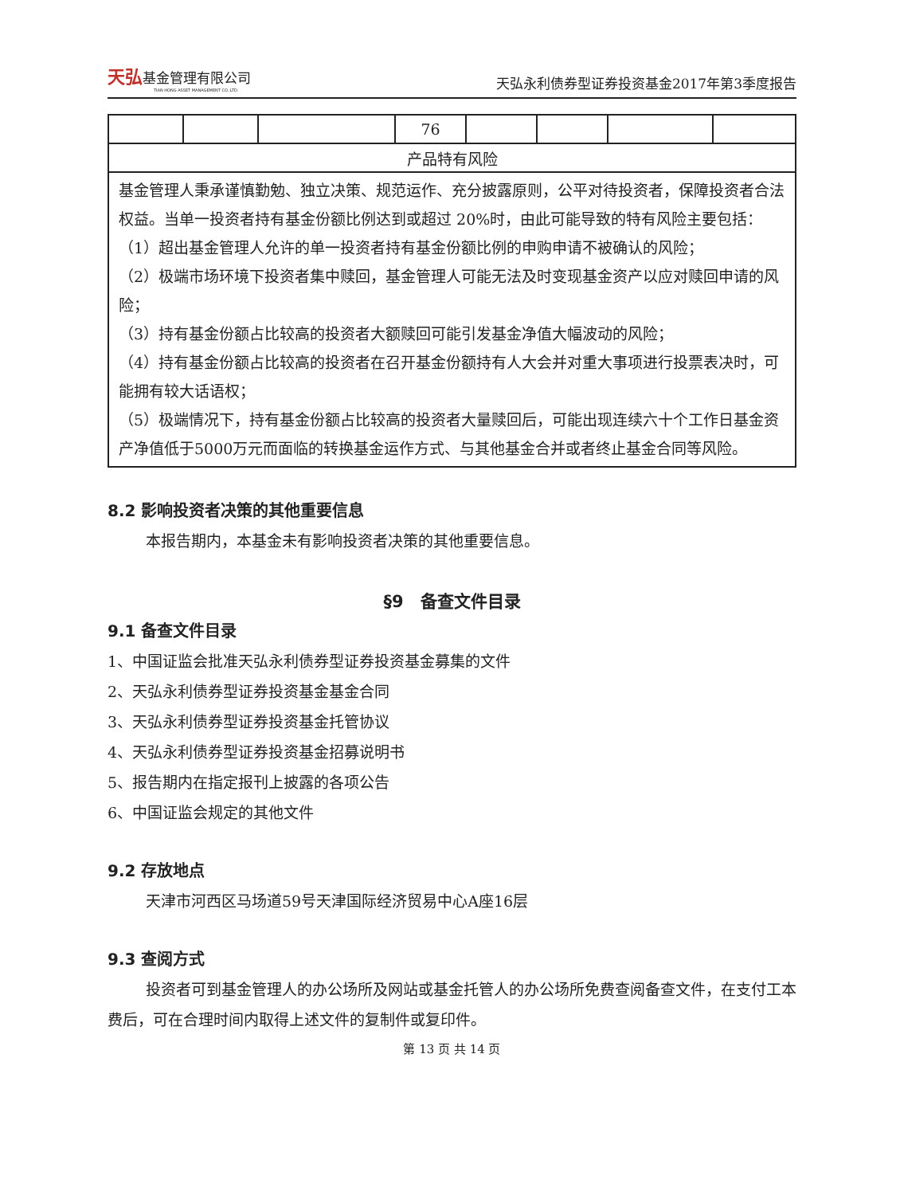天弘基金管理有限公司
TIAN HONG ASSET MANAGEMENT CO.,LTD.
天弘永利债券型证券投资基金2017年第3季度报告
| | | | 76 | | | | |
| 产品特有风险 | | | | | | | |
| 基金管理人秉承谨慎勤勉、独立决策、规范运作、充分披露原则，公平对待投资者，保障投资者合法权益。当单一投资者持有基金份额比例达到或超过 20%时，由此可能导致的特有风险主要包括： （1）超出基金管理人允许的单一投资者持有基金份额比例的申购申请不被确认的风险； （2）极端市场环境下投资者集中赎回，基金管理人可能无法及时变现基金资产以应对赎回申请的风险； （3）持有基金份额占比较高的投资者大额赎回可能引发基金净值大幅波动的风险； （4）持有基金份额占比较高的投资者在召开基金份额持有人大会并对重大事项进行投票表决时，可能拥有较大话语权； （5）极端情况下，持有基金份额占比较高的投资者大量赎回后，可能出现连续六十个工作日基金资产净值低于5000万元而面临的转换基金运作方式、与其他基金合并或者终止基金合同等风险。 | | | | | | | |
8.2 影响投资者决策的其他重要信息
本报告期内，本基金未有影响投资者决策的其他重要信息。
§9　备查文件目录
9.1 备查文件目录
1、中国证监会批准天弘永利债券型证券投资基金募集的文件
2、天弘永利债券型证券投资基金基金合同
3、天弘永利债券型证券投资基金托管协议
4、天弘永利债券型证券投资基金招募说明书
5、报告期内在指定报刊上披露的各项公告
6、中国证监会规定的其他文件
9.2 存放地点
天津市河西区马场道59号天津国际经济贸易中心A座16层
9.3 查阅方式
投资者可到基金管理人的办公场所及网站或基金托管人的办公场所免费查阅备查文件，在支付工本费后，可在合理时间内取得上述文件的复制件或复印件。
第 13 页 共 14 页